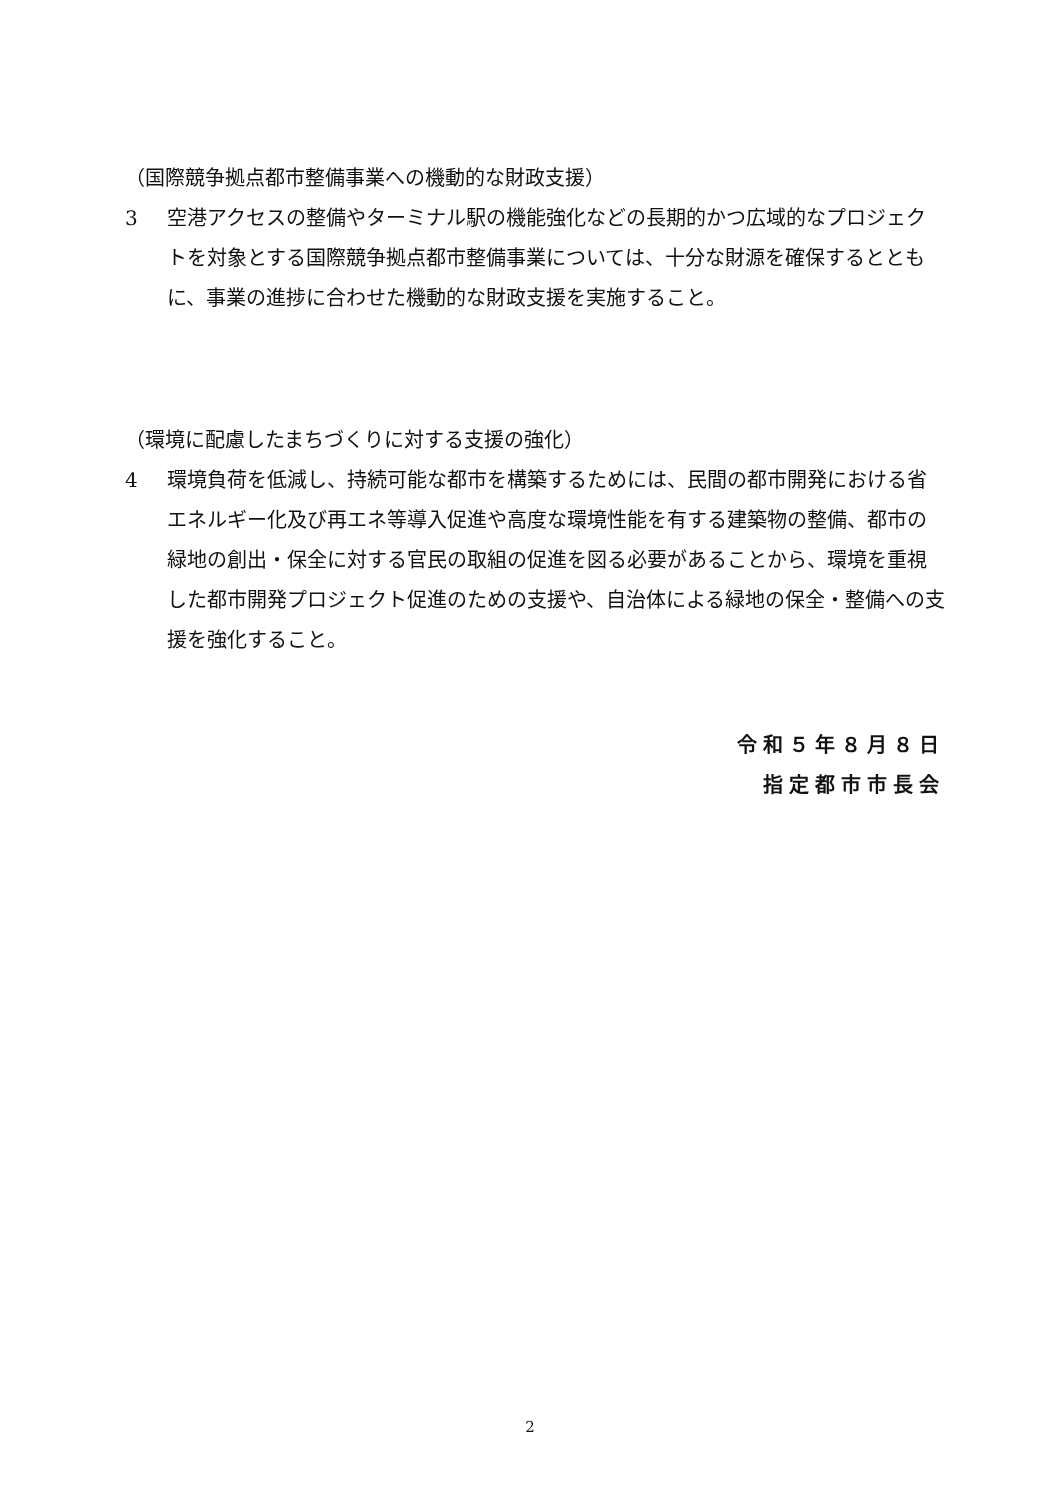（国際競争拠点都市整備事業への機動的な財政支援）
3 空港アクセスの整備やターミナル駅の機能強化などの長期的かつ広域的なプロジェクトを対象とする国際競争拠点都市整備事業については、十分な財源を確保するとともに、事業の進捗に合わせた機動的な財政支援を実施すること。
（環境に配慮したまちづくりに対する支援の強化）
4 環境負荷を低減し、持続可能な都市を構築するためには、民間の都市開発における省エネルギー化及び再エネ等導入促進や高度な環境性能を有する建築物の整備、都市の緑地の創出・保全に対する官民の取組の促進を図る必要があることから、環境を重視した都市開発プロジェクト促進のための支援や、自治体による緑地の保全・整備への支援を強化すること。
令和５年８月８日
指定都市市長会
2